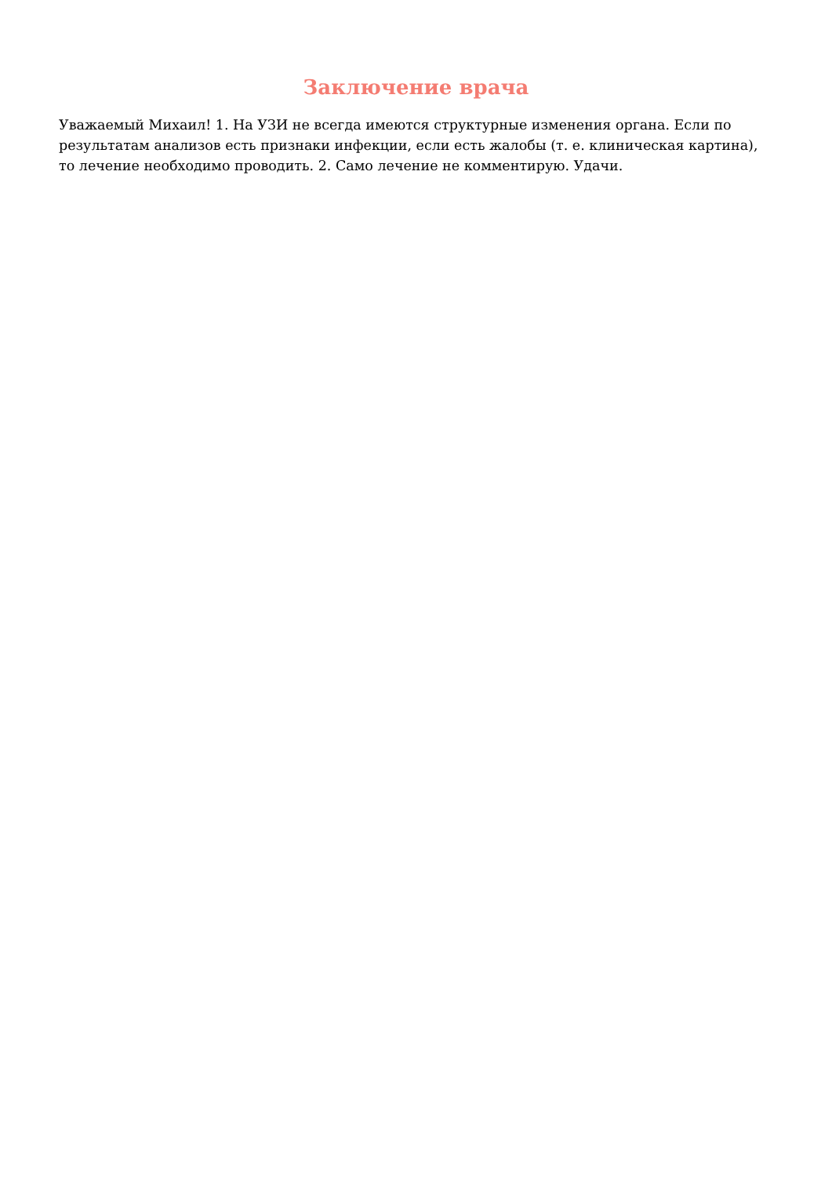Заключение врача
Уважаемый Михаил! 1. На УЗИ не всегда имеются структурные изменения органа. Если по результатам анализов есть признаки инфекции, если есть жалобы (т. е. клиническая картина), то лечение необходимо проводить. 2. Само лечение не комментирую. Удачи.